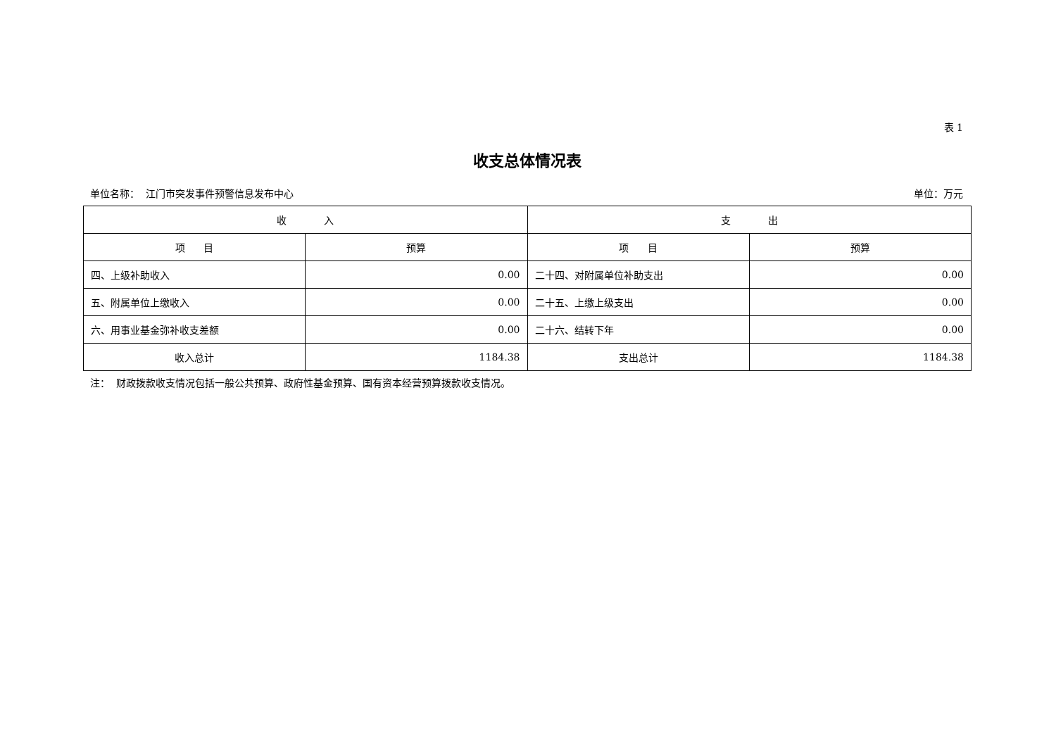表 1
收支总体情况表
单位名称： 江门市突发事件预警信息发布中心 单位：万元
| 收 入 | | 支 出 | |
| --- | --- | --- | --- |
| 项 目 | 预算 | 项 目 | 预算 |
| 四、上级补助收入 | 0.00 | 二十四、对附属单位补助支出 | 0.00 |
| 五、附属单位上缴收入 | 0.00 | 二十五、上缴上级支出 | 0.00 |
| 六、用事业基金弥补收支差额 | 0.00 | 二十六、结转下年 | 0.00 |
| 收入总计 | 1184.38 | 支出总计 | 1184.38 |
注： 财政拨款收支情况包括一般公共预算、政府性基金预算、国有资本经营预算拨款收支情况。